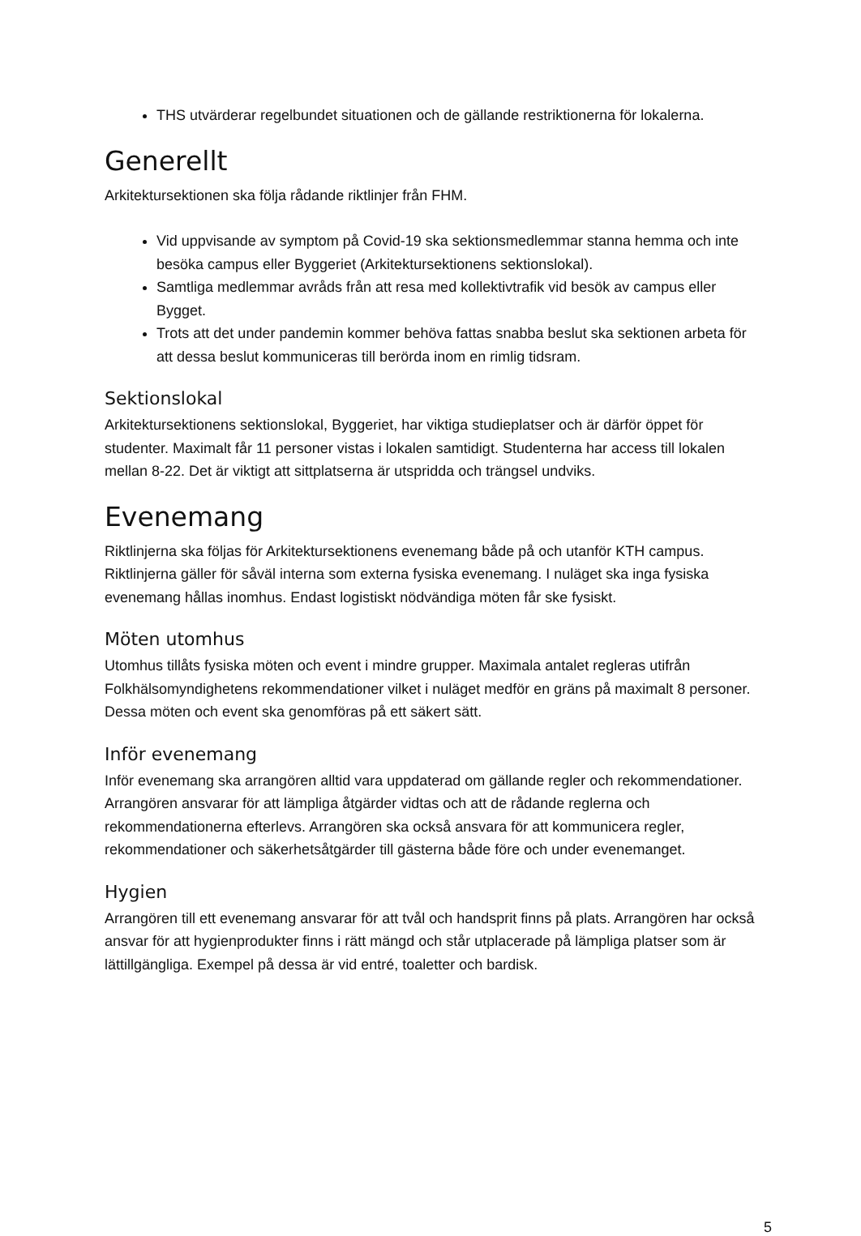THS utvärderar regelbundet situationen och de gällande restriktionerna för lokalerna.
Generellt
Arkitektursektionen ska följa rådande riktlinjer från FHM.
Vid uppvisande av symptom på Covid-19 ska sektionsmedlemmar stanna hemma och inte besöka campus eller Byggeriet (Arkitektursektionens sektionslokal).
Samtliga medlemmar avråds från att resa med kollektivtrafik vid besök av campus eller Bygget.
Trots att det under pandemin kommer behöva fattas snabba beslut ska sektionen arbeta för att dessa beslut kommuniceras till berörda inom en rimlig tidsram.
Sektionslokal
Arkitektursektionens sektionslokal, Byggeriet, har viktiga studieplatser och är därför öppet för studenter. Maximalt får 11 personer vistas i lokalen samtidigt. Studenterna har access till lokalen mellan 8-22. Det är viktigt att sittplatserna är utspridda och trängsel undviks.
Evenemang
Riktlinjerna ska följas för Arkitektursektionens evenemang både på och utanför KTH campus. Riktlinjerna gäller för såväl interna som externa fysiska evenemang. I nuläget ska inga fysiska evenemang hållas inomhus. Endast logistiskt nödvändiga möten får ske fysiskt.
Möten utomhus
Utomhus tillåts fysiska möten och event i mindre grupper. Maximala antalet regleras utifrån Folkhälsomyndighetens rekommendationer vilket i nuläget medför en gräns på maximalt 8 personer. Dessa möten och event ska genomföras på ett säkert sätt.
Inför evenemang
Inför evenemang ska arrangören alltid vara uppdaterad om gällande regler och rekommendationer. Arrangören ansvarar för att lämpliga åtgärder vidtas och att de rådande reglerna och rekommendationerna efterlevs. Arrangören ska också ansvara för att kommunicera regler, rekommendationer och säkerhetsåtgärder till gästerna både före och under evenemanget.
Hygien
Arrangören till ett evenemang ansvarar för att tvål och handsprit finns på plats. Arrangören har också ansvar för att hygienprodukter finns i rätt mängd och står utplacerade på lämpliga platser som är lättillgängliga. Exempel på dessa är vid entré, toaletter och bardisk.
5